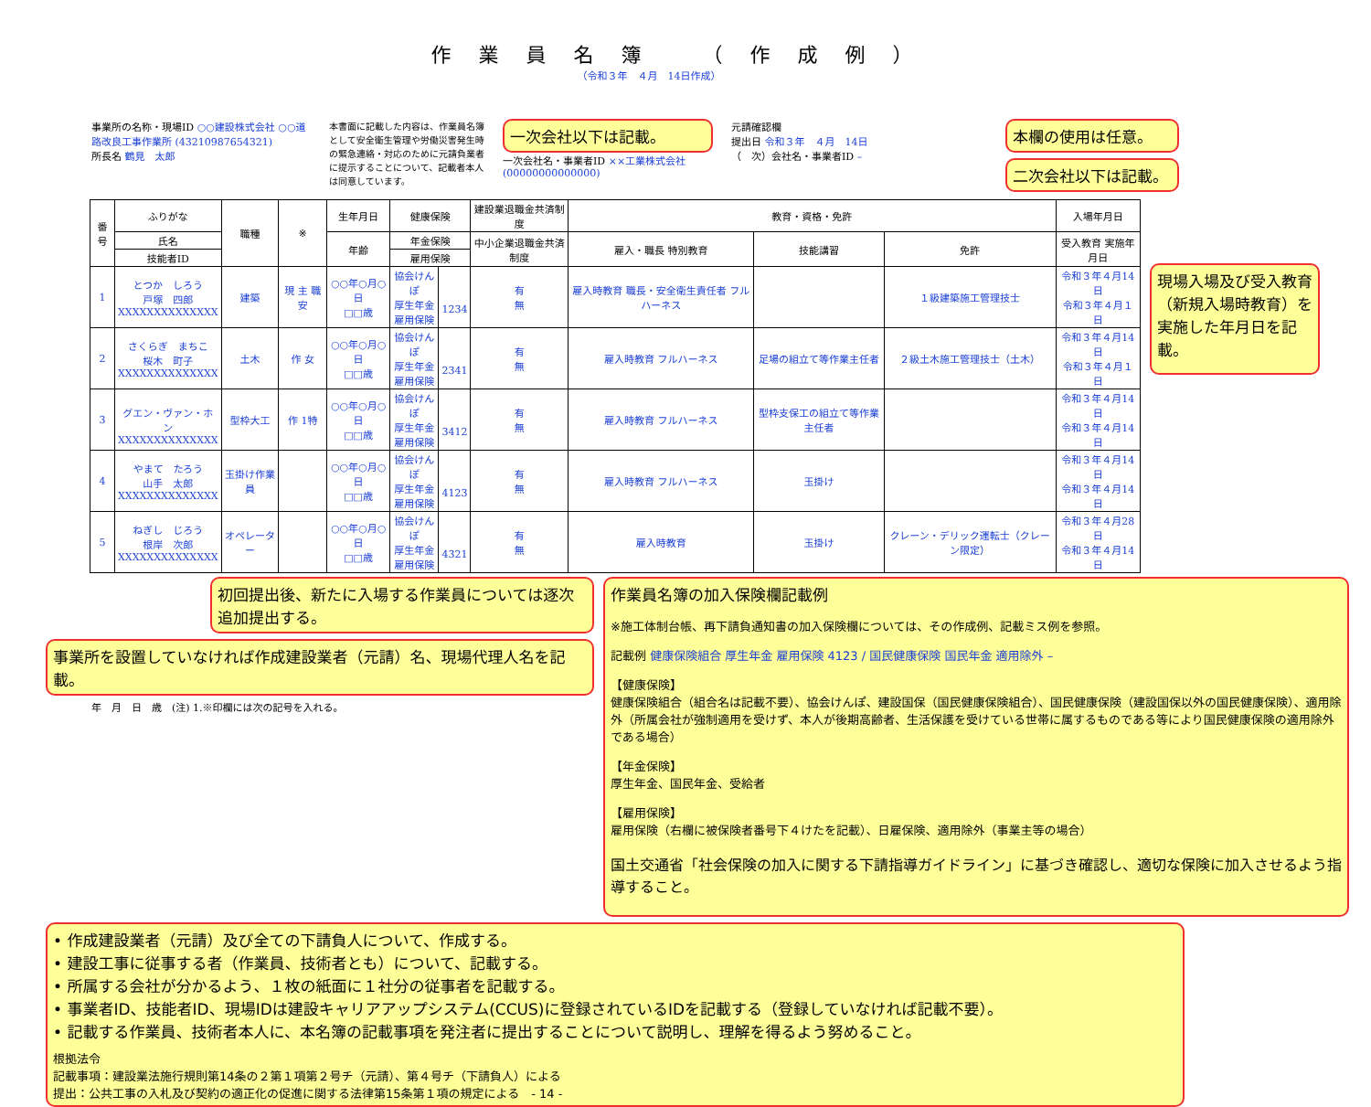作業員名簿 （作成例）
（令和３年　４月　14日作成）
事業所の名称・現場ID ○○建設株式会社 ○○道路改良工事作業所 (43210987654321)
所長名 鶴見　太郎
本書面に記載した内容は、作業員名簿として安全衛生管理や労働災害発生時の緊急連絡・対応のために元請負業者に提示することについて、記載者本人は同意しています。
一次会社以下は記載。
一次会社名・事業者ID ××工業株式会社 (00000000000000)
元請確認欄
提出日 令和３年　４月　14日
（　次）会社名・事業者ID –
本欄の使用は任意。
二次会社以下は記載。
| 番号 | ふりがな | 職種 | ※ | 生年月日 | 健康保険 | | 建設業退職金共済制度 | 教育・資格・免許 | | | 入場年月日 |
| --- | --- | --- | --- | --- | --- | --- | --- | --- | --- | --- | --- |
| | 氏名 | | | 年齢 | 年金保険 | | 中小企業退職金共済制度 | 雇入・職長 特別教育 | 技能講習 | 免許 | 受入教育 実施年月日 |
| | 技能者ID | | | | 雇用保険 | | | | | | |
| 1 | とつか しろう 戸塚 四郎 XXXXXXXXXXXXXX | 建築 | 現 主 職 安 | ○○年○月○日 □□歳 | 協会けんぽ 厚生年金 雇用保険 | 1234 | 有 無 | 雇入時教育 職長・安全衛生責任者 フルハーネス | | １級建築施工管理技士 | 令和３年４月14日 令和３年４月１日 |
| 2 | さくらぎ まちこ 桜木 町子 XXXXXXXXXXXXXX | 土木 | 作 女 | ○○年○月○日 □□歳 | 協会けんぽ 厚生年金 雇用保険 | 2341 | 有 無 | 雇入時教育 フルハーネス | 足場の組立て等作業主任者 | ２級土木施工管理技士（土木） | 令和３年４月14日 令和３年４月１日 |
| 3 | グエン・ヴァン・ホン XXXXXXXXXXXXXX | 型枠大工 | 作 1特 | ○○年○月○日 □□歳 | 協会けんぽ 厚生年金 雇用保険 | 3412 | 有 無 | 雇入時教育 フルハーネス | 型枠支保工の組立て等作業主任者 | | 令和３年４月14日 令和３年４月14日 |
| 4 | やまて たろう 山手 太郎 XXXXXXXXXXXXXX | 玉掛け作業員 | | ○○年○月○日 □□歳 | 協会けんぽ 厚生年金 雇用保険 | 4123 | 有 無 | 雇入時教育 フルハーネス | 玉掛け | | 令和３年４月14日 令和３年４月14日 |
| 5 | ねぎし じろう 根岸 次郎 XXXXXXXXXXXXXX | オペレーター | | ○○年○月○日 □□歳 | 協会けんぽ 厚生年金 雇用保険 | 4321 | 有 無 | 雇入時教育 | 玉掛け | クレーン・デリック運転士（クレーン限定） | 令和３年４月28日 令和３年４月14日 |
現場入場及び受入教育（新規入場時教育）を実施した年月日を記載。
初回提出後、新たに入場する作業員については逐次追加提出する。
事業所を設置していなければ作成建設業者（元請）名、現場代理人名を記載。
年　月　日　歳　(注) 1.※印欄には次の記号を入れる。
作業員名簿の加入保険欄記載例
※施工体制台帳、再下請負通知書の加入保険欄については、その作成例、記載ミス例を参照。
記載例 健康保険組合 厚生年金 雇用保険 4123 / 国民健康保険 国民年金 適用除外 –
【健康保険】
健康保険組合（組合名は記載不要）、協会けんぽ、建設国保（国民健康保険組合）、国民健康保険（建設国保以外の国民健康保険）、適用除外（所属会社が強制適用を受けず、本人が後期高齢者、生活保護を受けている世帯に属するものである等により国民健康保険の適用除外である場合）
【年金保険】
厚生年金、国民年金、受給者
【雇用保険】
雇用保険（右欄に被保険者番号下４けたを記載）、日雇保険、適用除外（事業主等の場合）
国土交通省「社会保険の加入に関する下請指導ガイドライン」に基づき確認し、適切な保険に加入させるよう指導すること。
• 作成建設業者（元請）及び全ての下請負人について、作成する。
• 建設工事に従事する者（作業員、技術者とも）について、記載する。
• 所属する会社が分かるよう、１枚の紙面に１社分の従事者を記載する。
• 事業者ID、技能者ID、現場IDは建設キャリアアップシステム(CCUS)に登録されているIDを記載する（登録していなければ記載不要）。
• 記載する作業員、技術者本人に、本名簿の記載事項を発注者に提出することについて説明し、理解を得るよう努めること。
根拠法令
記載事項：建設業法施行規則第14条の２第１項第２号チ（元請）、第４号チ（下請負人）による
提出：公共工事の入札及び契約の適正化の促進に関する法律第15条第１項の規定による　- 14 -